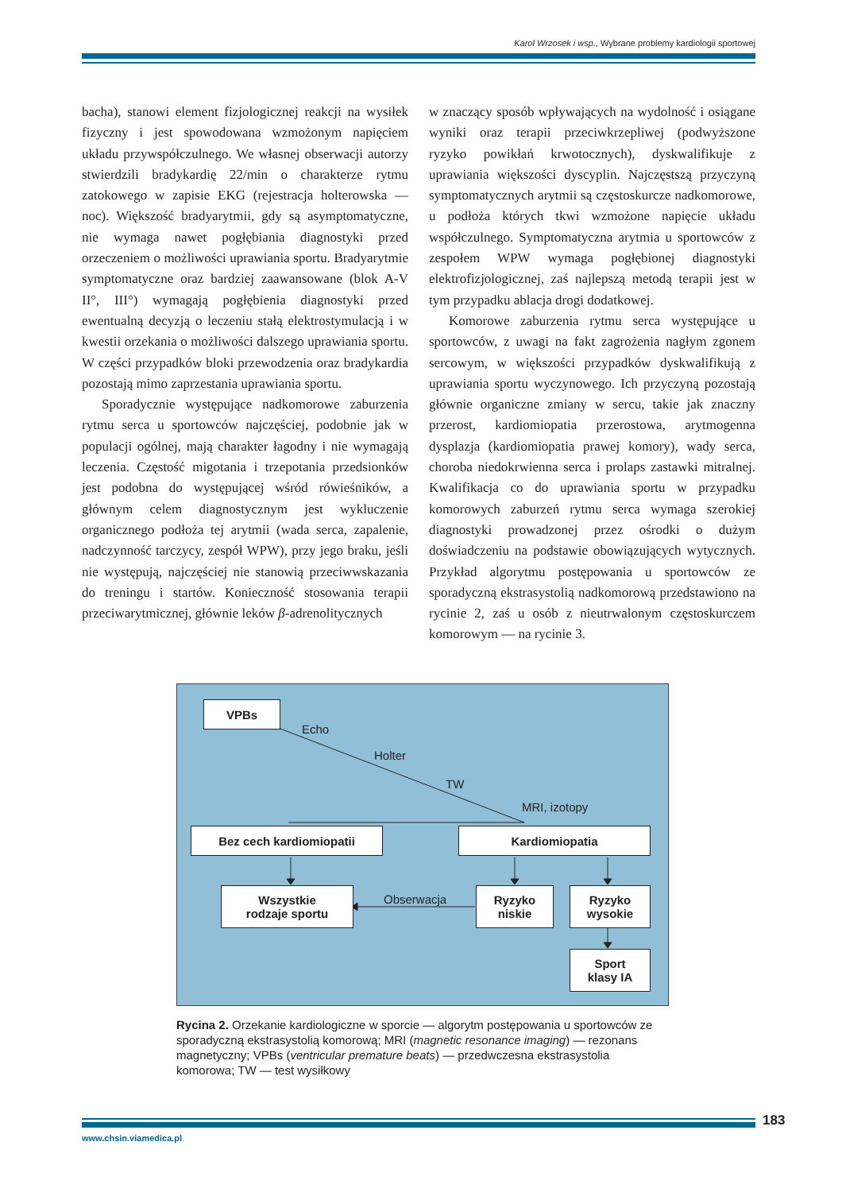Karol Wrzosek i wsp., Wybrane problemy kardiologii sportowej
bacha), stanowi element fizjologicznej reakcji na wysiłek fizyczny i jest spowodowana wzmożonym napięciem układu przywspółczulnego. We własnej obserwacji autorzy stwierdzili bradykardię 22/min o charakterze rytmu zatokowego w zapisie EKG (rejestracja holterowska — noc). Większość bradyarytmii, gdy są asymptomatyczne, nie wymaga nawet pogłębiania diagnostyki przed orzeczeniem o możliwości uprawiania sportu. Bradyarytmie symptomatyczne oraz bardziej zaawansowane (blok A-V II°, III°) wymagają pogłębienia diagnostyki przed ewentualną decyzją o leczeniu stałą elektrostymulacją i w kwestii orzekania o możliwości dalszego uprawiania sportu. W części przypadków bloki przewodzenia oraz bradykardia pozostają mimo zaprzestania uprawiania sportu.
Sporadycznie występujące nadkomorowe zaburzenia rytmu serca u sportowców najczęściej, podobnie jak w populacji ogólnej, mają charakter łagodny i nie wymagają leczenia. Częstość migotania i trzepotania przedsionków jest podobna do występującej wśród rówieśników, a głównym celem diagnostycznym jest wykluczenie organicznego podłoża tej arytmii (wada serca, zapalenie, nadczynność tarczycy, zespół WPW), przy jego braku, jeśli nie występują, najczęściej nie stanowią przeciwwskazania do treningu i startów. Konieczność stosowania terapii przeciwarytmicznej, głównie leków β-adrenolitycznych
w znaczący sposób wpływających na wydolność i osiągane wyniki oraz terapii przeciwkrzepliwej (podwyższone ryzyko powikłań krwotocznych), dyskwalifikuje z uprawiania większości dyscyplin. Najczęstszą przyczyną symptomatycznych arytmii są częstoskurcze nadkomorowe, u podłoża których tkwi wzmożone napięcie układu współczulnego. Symptomatyczna arytmia u sportowców z zespołem WPW wymaga pogłębionej diagnostyki elektrofizjologicznej, zaś najlepszą metodą terapii jest w tym przypadku ablacja drogi dodatkowej.
Komorowe zaburzenia rytmu serca występujące u sportowców, z uwagi na fakt zagrożenia nagłym zgonem sercowym, w większości przypadków dyskwalifikują z uprawiania sportu wyczynowego. Ich przyczyną pozostają głównie organiczne zmiany w sercu, takie jak znaczny przerost, kardiomiopatia przerostowa, arytmogenna dysplazja (kardiomiopatia prawej komory), wady serca, choroba niedokrwienna serca i prolaps zastawki mitralnej. Kwalifikacja co do uprawiania sportu w przypadku komorowych zaburzeń rytmu serca wymaga szerokiej diagnostyki prowadzonej przez ośrodki o dużym doświadczeniu na podstawie obowiązujących wytycznych. Przykład algorytmu postępowania u sportowców ze sporadyczną ekstrasystolią nadkomorową przedstawiono na rycinie 2, zaś u osób z nieutrwalonym częstoskurczem komorowym — na rycinie 3.
VPBs
Echo
Holter
TW
MRI, izotopy
Bez cech kardiomiopatii Kardiomiopatia
Wszystkie
rodzaje sportu
Obserwacja
Ryzyko
niskie
Ryzyko
wysokie
Sport
klasy IA
Rycina 2. Orzekanie kardiologiczne w sporcie — algorytm postępowania u sportowców ze sporadyczną ekstrasystolią komorową; MRI (magnetic resonance imaging) — rezonans magnetyczny; VPBs (ventricular premature beats) — przedwczesna ekstrasystolia komorowa; TW — test wysiłkowy
183
www.chsin.viamedica.pl